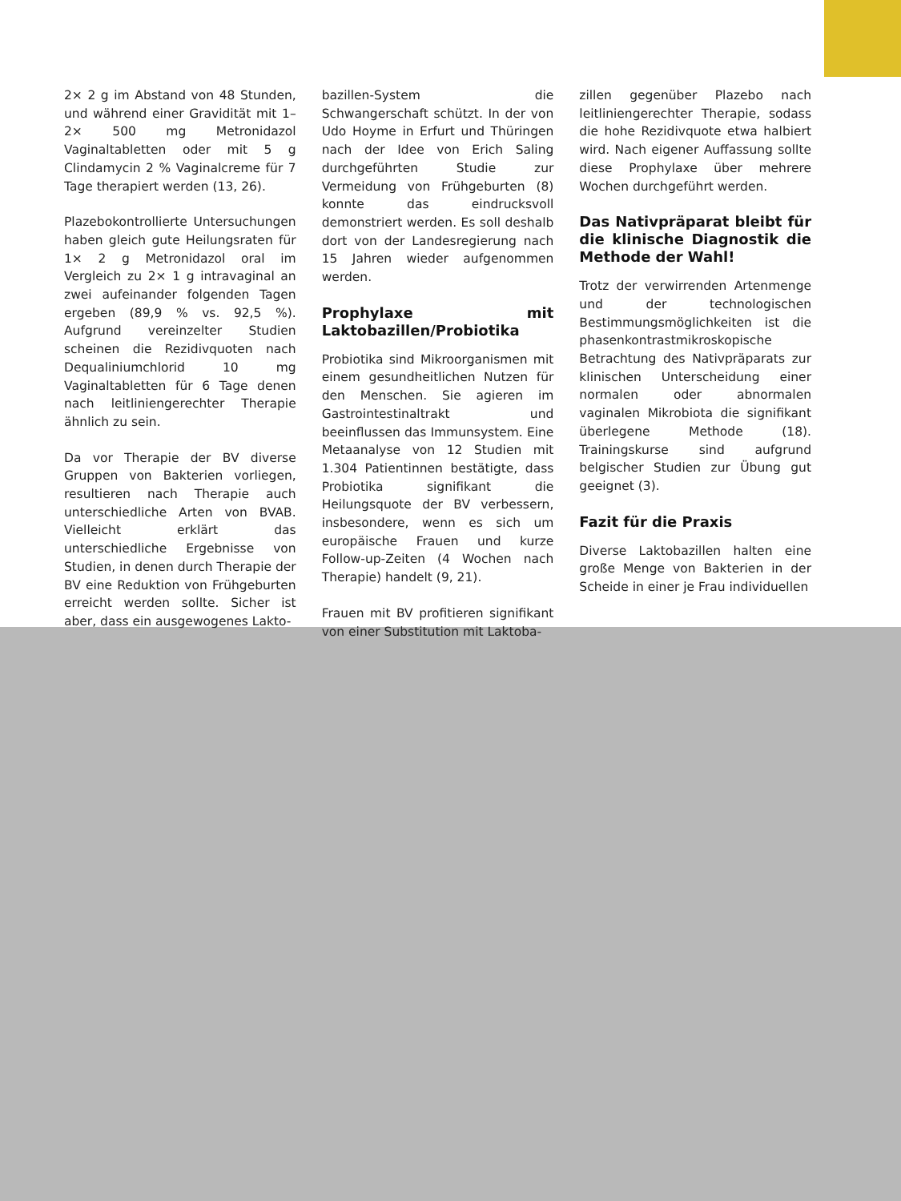2× 2 g im Abstand von 48 Stunden, und während einer Gravidität mit 1–2× 500 mg Metronidazol Vaginaltabletten oder mit 5 g Clindamycin 2 % Vaginalcreme für 7 Tage therapiert werden (13, 26).
Plazebokontrollierte Untersuchungen haben gleich gute Heilungsraten für 1× 2 g Metronidazol oral im Vergleich zu 2× 1 g intravaginal an zwei aufeinander folgenden Tagen ergeben (89,9 % vs. 92,5 %). Aufgrund vereinzelter Studien scheinen die Rezidivquoten nach Dequaliniumchlorid 10 mg Vaginaltabletten für 6 Tage denen nach leitliniengerechter Therapie ähnlich zu sein.
Da vor Therapie der BV diverse Gruppen von Bakterien vorliegen, resultieren nach Therapie auch unterschiedliche Arten von BVAB. Vielleicht erklärt das unterschiedliche Ergebnisse von Studien, in denen durch Therapie der BV eine Reduktion von Frühgeburten erreicht werden sollte. Sicher ist aber, dass ein ausgewogenes Lakto-
bazillen-System die Schwangerschaft schützt. In der von Udo Hoyme in Erfurt und Thüringen nach der Idee von Erich Saling durchgeführten Studie zur Vermeidung von Frühgeburten (8) konnte das eindrucksvoll demonstriert werden. Es soll deshalb dort von der Landesregierung nach 15 Jahren wieder aufgenommen werden.
Prophylaxe mit Laktobazillen/Probiotika
Probiotika sind Mikroorganismen mit einem gesundheitlichen Nutzen für den Menschen. Sie agieren im Gastrointestinaltrakt und beeinflussen das Immunsystem. Eine Metaanalyse von 12 Studien mit 1.304 Patientinnen bestätigte, dass Probiotika signifikant die Heilungsquote der BV verbessern, insbesondere, wenn es sich um europäische Frauen und kurze Follow-up-Zeiten (4 Wochen nach Therapie) handelt (9, 21).
Frauen mit BV profitieren signifikant von einer Substitution mit Laktoba-
zillen gegenüber Plazebo nach leitliniengerechter Therapie, sodass die hohe Rezidivquote etwa halbiert wird. Nach eigener Auffassung sollte diese Prophylaxe über mehrere Wochen durchgeführt werden.
Das Nativpräparat bleibt für die klinische Diagnostik die Methode der Wahl!
Trotz der verwirrenden Artenmenge und der technologischen Bestimmungsmöglichkeiten ist die phasenkontrastmikroskopische Betrachtung des Nativpräparats zur klinischen Unterscheidung einer normalen oder abnormalen vaginalen Mikrobiota die signifikant überlegene Methode (18). Trainingskurse sind aufgrund belgischer Studien zur Übung gut geeignet (3).
Fazit für die Praxis
Diverse Laktobazillen halten eine große Menge von Bakterien in der Scheide in einer je Frau individuellen